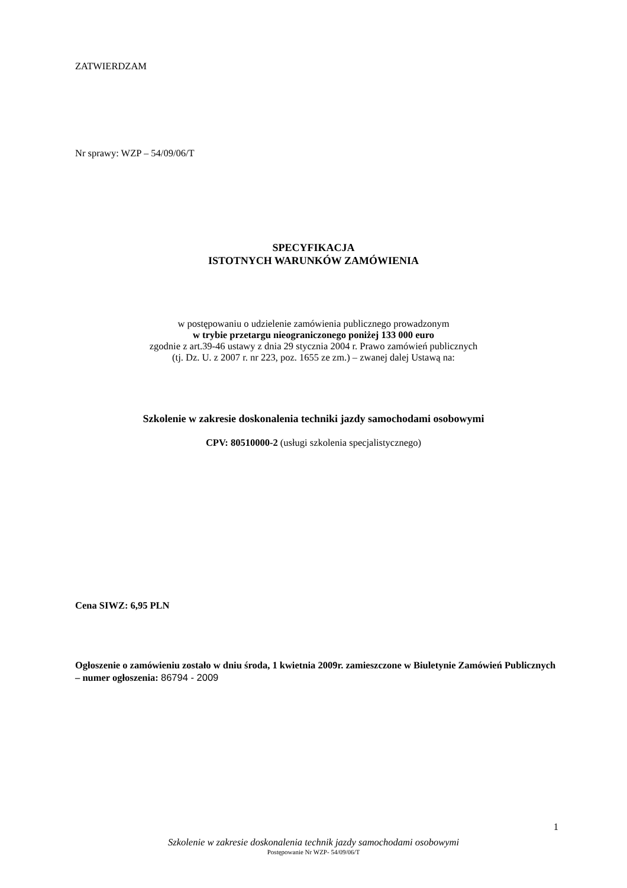ZATWIERDZAM
Nr sprawy: WZP – 54/09/06/T
SPECYFIKACJA
ISTOTNYCH WARUNKÓW ZAMÓWIENIA
w postępowaniu o udzielenie zamówienia publicznego prowadzonym
w trybie przetargu nieograniczonego poniżej 133 000 euro
zgodnie z art.39-46 ustawy z dnia 29 stycznia 2004 r. Prawo zamówień publicznych
(tj. Dz. U. z 2007 r. nr 223, poz. 1655 ze zm.) – zwanej dalej Ustawą na:
Szkolenie w zakresie doskonalenia techniki jazdy samochodami osobowymi
CPV: 80510000-2 (usługi szkolenia specjalistycznego)
Cena SIWZ: 6,95 PLN
Ogłoszenie o zamówieniu zostało w dniu środa, 1 kwietnia 2009r. zamieszczone w Biuletynie Zamówień Publicznych – numer ogłoszenia: 86794 - 2009
1
Szkolenie w zakresie doskonalenia technik jazdy samochodami osobowymi
Postępowanie Nr WZP- 54/09/06/T